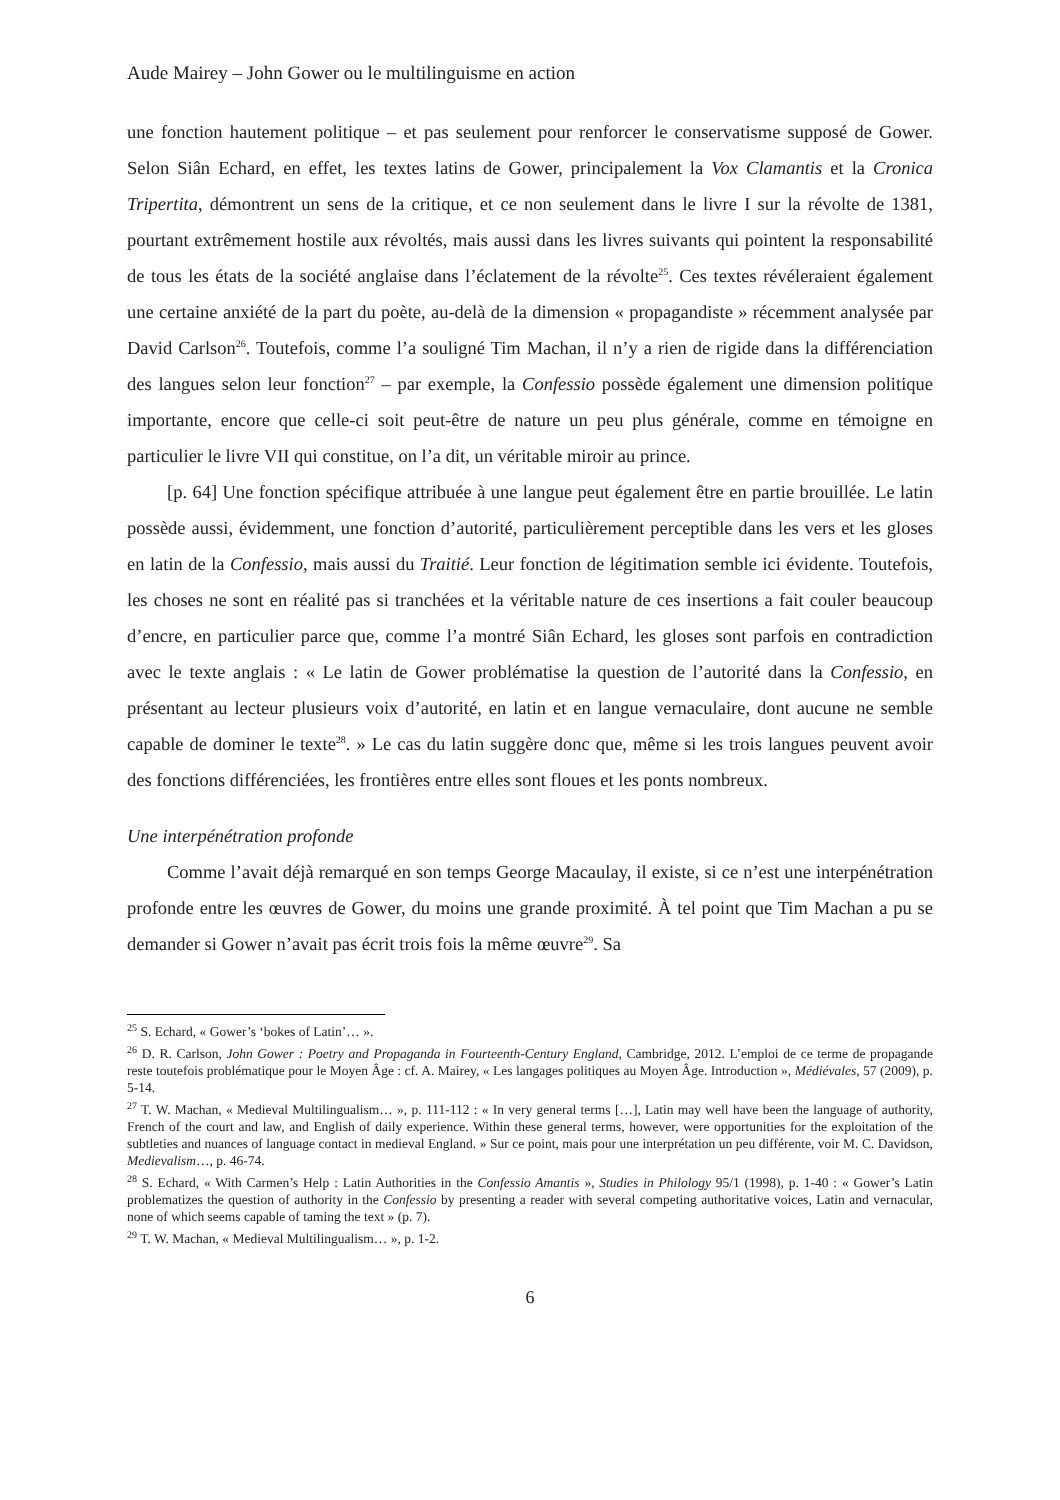Aude Mairey – John Gower ou le multilinguisme en action
une fonction hautement politique – et pas seulement pour renforcer le conservatisme supposé de Gower. Selon Siân Echard, en effet, les textes latins de Gower, principalement la Vox Clamantis et la Cronica Tripertita, démontrent un sens de la critique, et ce non seulement dans le livre I sur la révolte de 1381, pourtant extrêmement hostile aux révoltés, mais aussi dans les livres suivants qui pointent la responsabilité de tous les états de la société anglaise dans l’éclatement de la révolte<sup>25</sup>. Ces textes révéleraient également une certaine anxiété de la part du poète, au-delà de la dimension « propagandiste » récemment analysée par David Carlson<sup>26</sup>. Toutefois, comme l’a souligné Tim Machan, il n’y a rien de rigide dans la différenciation des langues selon leur fonction<sup>27</sup> – par exemple, la Confessio possède également une dimension politique importante, encore que celle-ci soit peut-être de nature un peu plus générale, comme en témoigne en particulier le livre VII qui constitue, on l’a dit, un véritable miroir au prince.
[p. 64] Une fonction spécifique attribuée à une langue peut également être en partie brouillée. Le latin possède aussi, évidemment, une fonction d’autorité, particulièrement perceptible dans les vers et les gloses en latin de la Confessio, mais aussi du Traitié. Leur fonction de légitimation semble ici évidente. Toutefois, les choses ne sont en réalité pas si tranchées et la véritable nature de ces insertions a fait couler beaucoup d’encre, en particulier parce que, comme l’a montré Siân Echard, les gloses sont parfois en contradiction avec le texte anglais : « Le latin de Gower problématise la question de l’autorité dans la Confessio, en présentant au lecteur plusieurs voix d’autorité, en latin et en langue vernaculaire, dont aucune ne semble capable de dominer le texte<sup>28</sup>. » Le cas du latin suggère donc que, même si les trois langues peuvent avoir des fonctions différenciées, les frontières entre elles sont floues et les ponts nombreux.
Une interpénétration profonde
Comme l’avait déjà remarqué en son temps George Macaulay, il existe, si ce n’est une interpénétration profonde entre les œuvres de Gower, du moins une grande proximité. À tel point que Tim Machan a pu se demander si Gower n’avait pas écrit trois fois la même œuvre<sup>29</sup>. Sa
<sup>25</sup> S. Echard, « Gower’s ‘bokes of Latin’… ».
<sup>26</sup> D. R. Carlson, John Gower : Poetry and Propaganda in Fourteenth-Century England, Cambridge, 2012. L’emploi de ce terme de propagande reste toutefois problématique pour le Moyen Âge : cf. A. Mairey, « Les langages politiques au Moyen Âge. Introduction », Médiévales, 57 (2009), p. 5-14.
<sup>27</sup> T. W. Machan, « Medieval Multilingualism… », p. 111-112 : « In very general terms […], Latin may well have been the language of authority, French of the court and law, and English of daily experience. Within these general terms, however, were opportunities for the exploitation of the subtleties and nuances of language contact in medieval England. » Sur ce point, mais pour une interprétation un peu différente, voir M. C. Davidson, Medievalism…, p. 46-74.
<sup>28</sup> S. Echard, « With Carmen’s Help : Latin Authorities in the Confessio Amantis », Studies in Philology 95/1 (1998), p. 1-40 : « Gower’s Latin problematizes the question of authority in the Confessio by presenting a reader with several competing authoritative voices, Latin and vernacular, none of which seems capable of taming the text » (p. 7).
<sup>29</sup> T. W. Machan, « Medieval Multilingualism… », p. 1-2.
6